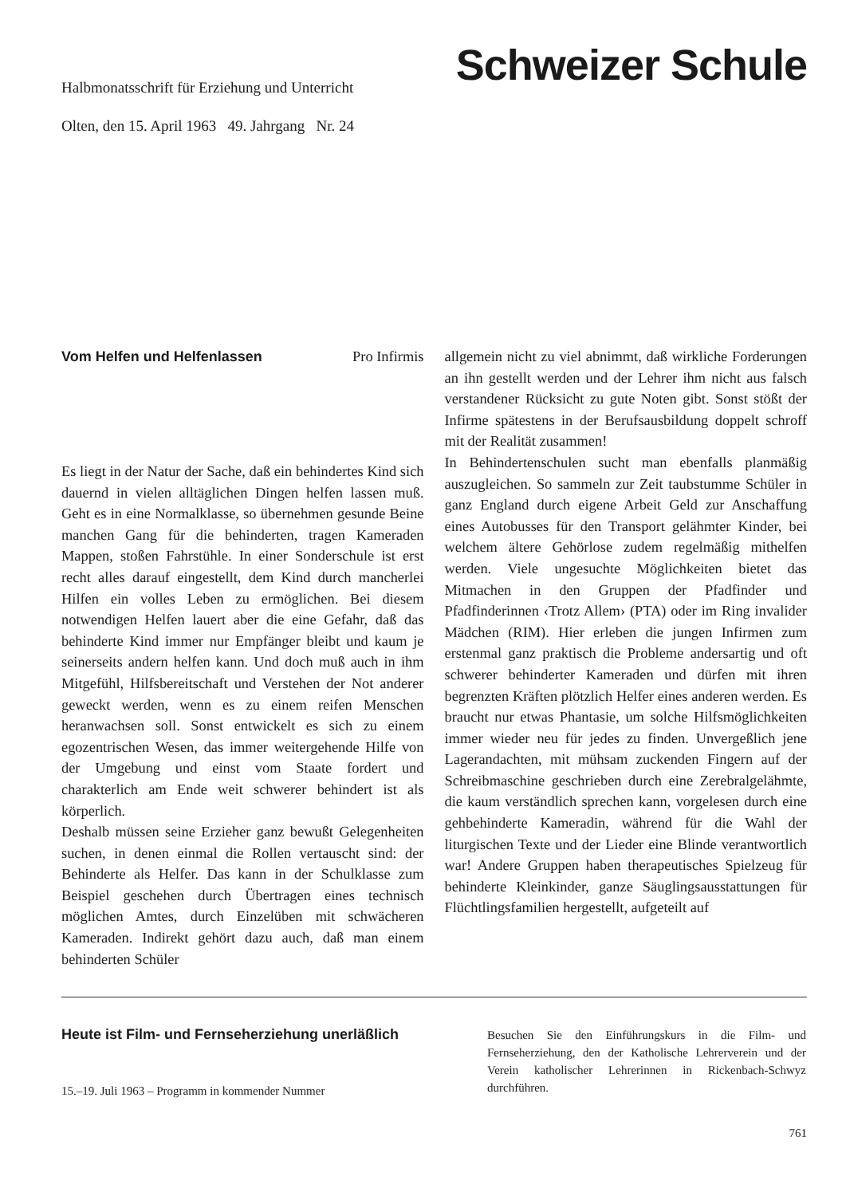Halbmonatsschrift für Erziehung und Unterricht
Olten, den 15. April 1963 49. Jahrgang Nr. 24
Schweizer Schule
Vom Helfen und Helfenlassen Pro Infirmis
Es liegt in der Natur der Sache, daß ein behindertes Kind sich dauernd in vielen alltäglichen Dingen helfen lassen muß. Geht es in eine Normalklasse, so übernehmen gesunde Beine manchen Gang für die behinderten, tragen Kameraden Mappen, stoßen Fahrstühle. In einer Sonderschule ist erst recht alles darauf eingestellt, dem Kind durch mancherlei Hilfen ein volles Leben zu ermöglichen. Bei diesem notwendigen Helfen lauert aber die eine Gefahr, daß das behinderte Kind immer nur Empfänger bleibt und kaum je seinerseits andern helfen kann. Und doch muß auch in ihm Mitgefühl, Hilfsbereitschaft und Verstehen der Not anderer geweckt werden, wenn es zu einem reifen Menschen heranwachsen soll. Sonst entwickelt es sich zu einem egozentrischen Wesen, das immer weitergehende Hilfe von der Umgebung und einst vom Staate fordert und charakterlich am Ende weit schwerer behindert ist als körperlich.
Deshalb müssen seine Erzieher ganz bewußt Gelegenheiten suchen, in denen einmal die Rollen vertauscht sind: der Behinderte als Helfer. Das kann in der Schulklasse zum Beispiel geschehen durch Übertragen eines technisch möglichen Amtes, durch Einzelüben mit schwächeren Kameraden. Indirekt gehört dazu auch, daß man einem behinderten Schüler
allgemein nicht zu viel abnimmt, daß wirkliche Forderungen an ihn gestellt werden und der Lehrer ihm nicht aus falsch verstandener Rücksicht zu gute Noten gibt. Sonst stößt der Infirme spätestens in der Berufsausbildung doppelt schroff mit der Realität zusammen!
In Behindertenschulen sucht man ebenfalls planmäßig auszugleichen. So sammeln zur Zeit taubstumme Schüler in ganz England durch eigene Arbeit Geld zur Anschaffung eines Autobusses für den Transport gelähmter Kinder, bei welchem ältere Gehörlose zudem regelmäßig mithelfen werden. Viele ungesuchte Möglichkeiten bietet das Mitmachen in den Gruppen der Pfadfinder und Pfadfinderinnen ‹Trotz Allem› (PTA) oder im Ring invalider Mädchen (RIM). Hier erleben die jungen Infirmen zum erstenmal ganz praktisch die Probleme andersartig und oft schwerer behinderter Kameraden und dürfen mit ihren begrenzten Kräften plötzlich Helfer eines anderen werden. Es braucht nur etwas Phantasie, um solche Hilfsmöglichkeiten immer wieder neu für jedes zu finden. Unvergeßlich jene Lagerandachten, mit mühsam zuckenden Fingern auf der Schreibmaschine geschrieben durch eine Zerebralgelähmte, die kaum verständlich sprechen kann, vorgelesen durch eine gehbehinderte Kameradin, während für die Wahl der liturgischen Texte und der Lieder eine Blinde verantwortlich war! Andere Gruppen haben therapeutisches Spielzeug für behinderte Kleinkinder, ganze Säuglingsausstattungen für Flüchtlingsfamilien hergestellt, aufgeteilt auf
Heute ist Film- und Fernseherziehung unerläßlich
15.–19. Juli 1963 – Programm in kommender Nummer
Besuchen Sie den Einführungskurs in die Film- und Fernseherziehung, den der Katholische Lehrerverein und der Verein katholischer Lehrerinnen in Rickenbach-Schwyz durchführen.
761